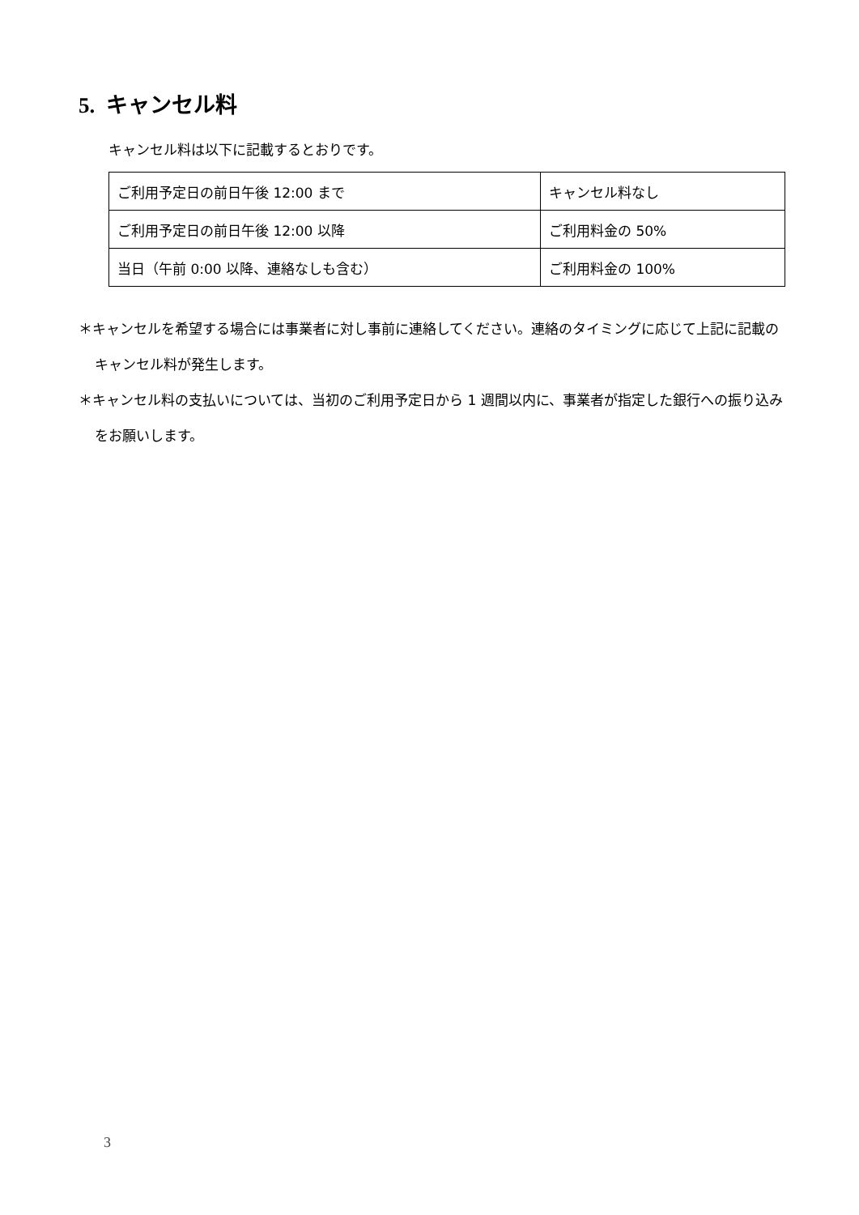5. キャンセル料
キャンセル料は以下に記載するとおりです。
| ご利用予定日の前日午後 12:00 まで | キャンセル料なし |
| ご利用予定日の前日午後 12:00 以降 | ご利用料金の 50% |
| 当日（午前 0:00 以降、連絡なしも含む） | ご利用料金の 100% |
＊キャンセルを希望する場合には事業者に対し事前に連絡してください。連絡のタイミングに応じて上記に記載のキャンセル料が発生します。
＊キャンセル料の支払いについては、当初のご利用予定日から 1 週間以内に、事業者が指定した銀行への振り込みをお願いします。
3